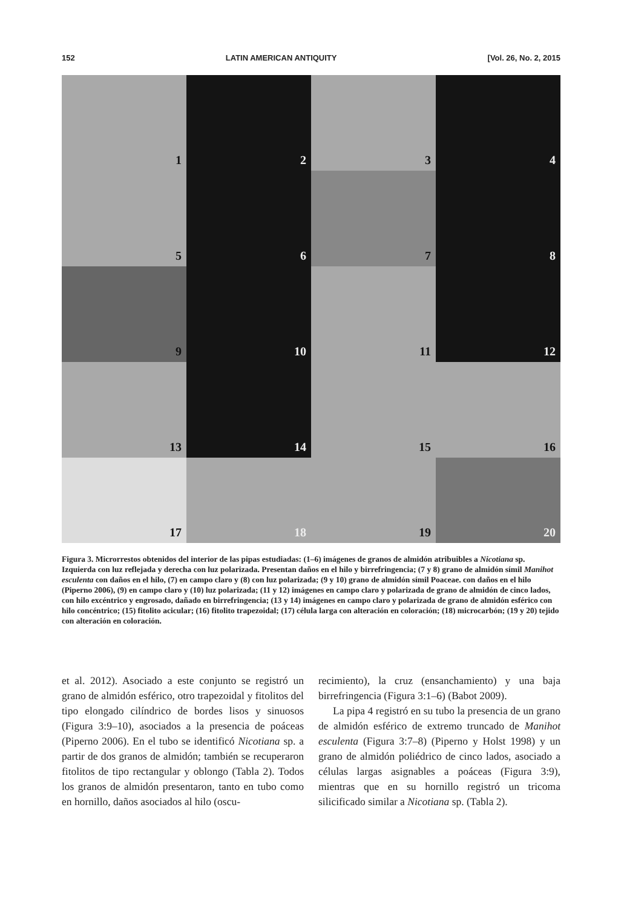152 LATIN AMERICAN ANTIQUITY [Vol. 26, No. 2, 2015
1
2
3
4
5
6
7
8
9
10
11
12
13
14
15
16
17
18
19
20
Figura 3. Microrrestos obtenidos del interior de las pipas estudiadas: (1–6) imágenes de granos de almidón atribuibles a Nicotiana sp. Izquierda con luz reflejada y derecha con luz polarizada. Presentan daños en el hilo y birrefringencia; (7 y 8) grano de almidón símil Manihot esculenta con daños en el hilo, (7) en campo claro y (8) con luz polarizada; (9 y 10) grano de almidón símil Poaceae. con daños en el hilo (Piperno 2006), (9) en campo claro y (10) luz polarizada; (11 y 12) imágenes en campo claro y polarizada de grano de almidón de cinco lados, con hilo excéntrico y engrosado, dañado en birrefringencia; (13 y 14) imágenes en campo claro y polarizada de grano de almidón esférico con hilo concéntrico; (15) fitolito acicular; (16) fitolito trapezoidal; (17) célula larga con alteración en coloración; (18) microcarbón; (19 y 20) tejido con alteración en coloración.
et al. 2012). Asociado a este conjunto se registró un grano de almidón esférico, otro trapezoidal y fitolitos del tipo elongado cilíndrico de bordes lisos y sinuosos (Figura 3:9–10), asociados a la presencia de poáceas (Piperno 2006). En el tubo se identificó Nicotiana sp. a partir de dos granos de almidón; también se recuperaron fitolitos de tipo rectangular y oblongo (Tabla 2). Todos los granos de almidón presentaron, tanto en tubo como en hornillo, daños asociados al hilo (oscu-
recimiento), la cruz (ensanchamiento) y una baja birrefringencia (Figura 3:1–6) (Babot 2009).
La pipa 4 registró en su tubo la presencia de un grano de almidón esférico de extremo truncado de Manihot esculenta (Figura 3:7–8) (Piperno y Holst 1998) y un grano de almidón poliédrico de cinco lados, asociado a células largas asignables a poáceas (Figura 3:9), mientras que en su hornillo registró un tricoma silicificado similar a Nicotiana sp. (Tabla 2).